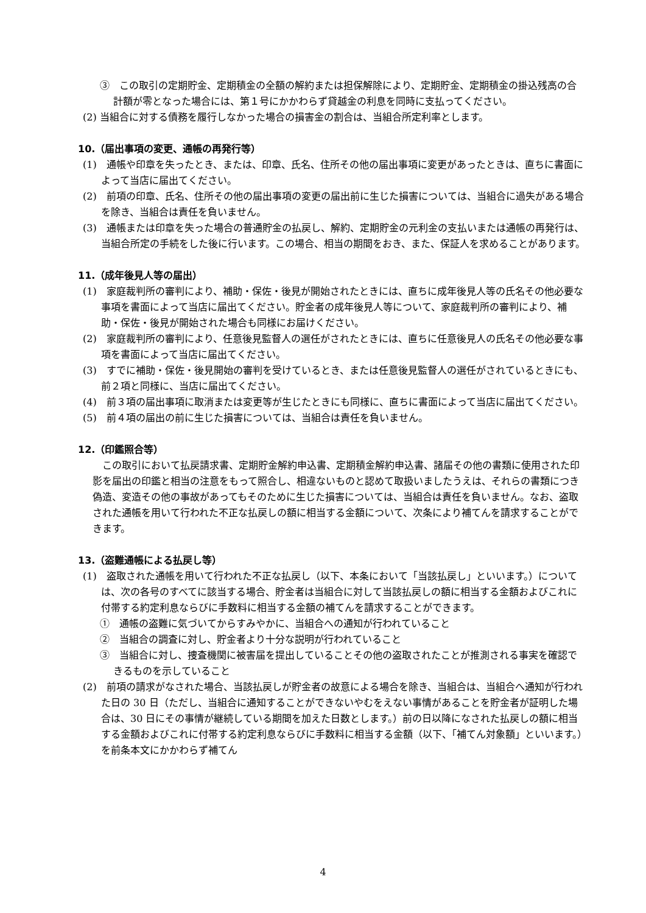③　この取引の定期貯金、定期積金の全額の解約または担保解除により、定期貯金、定期積金の掛込残高の合計額が零となった場合には、第１号にかかわらず貸越金の利息を同時に支払ってください。
(2) 当組合に対する債務を履行しなかった場合の損害金の割合は、当組合所定利率とします。
10.（届出事項の変更、通帳の再発行等）
(1)　通帳や印章を失ったとき、または、印章、氏名、住所その他の届出事項に変更があったときは、直ちに書面によって当店に届出てください。
(2)　前項の印章、氏名、住所その他の届出事項の変更の届出前に生じた損害については、当組合に過失がある場合を除き、当組合は責任を負いません。
(3)　通帳または印章を失った場合の普通貯金の払戻し、解約、定期貯金の元利金の支払いまたは通帳の再発行は、当組合所定の手続をした後に行います。この場合、相当の期間をおき、また、保証人を求めることがあります。
11.（成年後見人等の届出）
(1)　家庭裁判所の審判により、補助・保佐・後見が開始されたときには、直ちに成年後見人等の氏名その他必要な事項を書面によって当店に届出てください。貯金者の成年後見人等について、家庭裁判所の審判により、補助・保佐・後見が開始された場合も同様にお届けください。
(2)　家庭裁判所の審判により、任意後見監督人の選任がされたときには、直ちに任意後見人の氏名その他必要な事項を書面によって当店に届出てください。
(3)　すでに補助・保佐・後見開始の審判を受けているとき、または任意後見監督人の選任がされているときにも、前２項と同様に、当店に届出てください。
(4)　前３項の届出事項に取消または変更等が生じたときにも同様に、直ちに書面によって当店に届出てください。
(5)　前４項の届出の前に生じた損害については、当組合は責任を負いません。
12.（印鑑照合等）
この取引において払戻請求書、定期貯金解約申込書、定期積金解約申込書、諸届その他の書類に使用された印影を届出の印鑑と相当の注意をもって照合し、相違ないものと認めて取扱いましたうえは、それらの書類につき偽造、変造その他の事故があってもそのために生じた損害については、当組合は責任を負いません。なお、盗取された通帳を用いて行われた不正な払戻しの額に相当する金額について、次条により補てんを請求することができます。
13.（盗難通帳による払戻し等）
(1)　盗取された通帳を用いて行われた不正な払戻し（以下、本条において「当該払戻し」といいます。）については、次の各号のすべてに該当する場合、貯金者は当組合に対して当該払戻しの額に相当する金額およびこれに付帯する約定利息ならびに手数料に相当する金額の補てんを請求することができます。
①　通帳の盗難に気づいてからすみやかに、当組合への通知が行われていること
②　当組合の調査に対し、貯金者より十分な説明が行われていること
③　当組合に対し、捜査機関に被害届を提出していることその他の盗取されたことが推測される事実を確認できるものを示していること
(2)　前項の請求がなされた場合、当該払戻しが貯金者の故意による場合を除き、当組合は、当組合へ通知が行われた日の 30 日（ただし、当組合に通知することができないやむをえない事情があることを貯金者が証明した場合は、30 日にその事情が継続している期間を加えた日数とします。）前の日以降になされた払戻しの額に相当する金額およびこれに付帯する約定利息ならびに手数料に相当する金額（以下、「補てん対象額」といいます。）を前条本文にかかわらず補てん
4